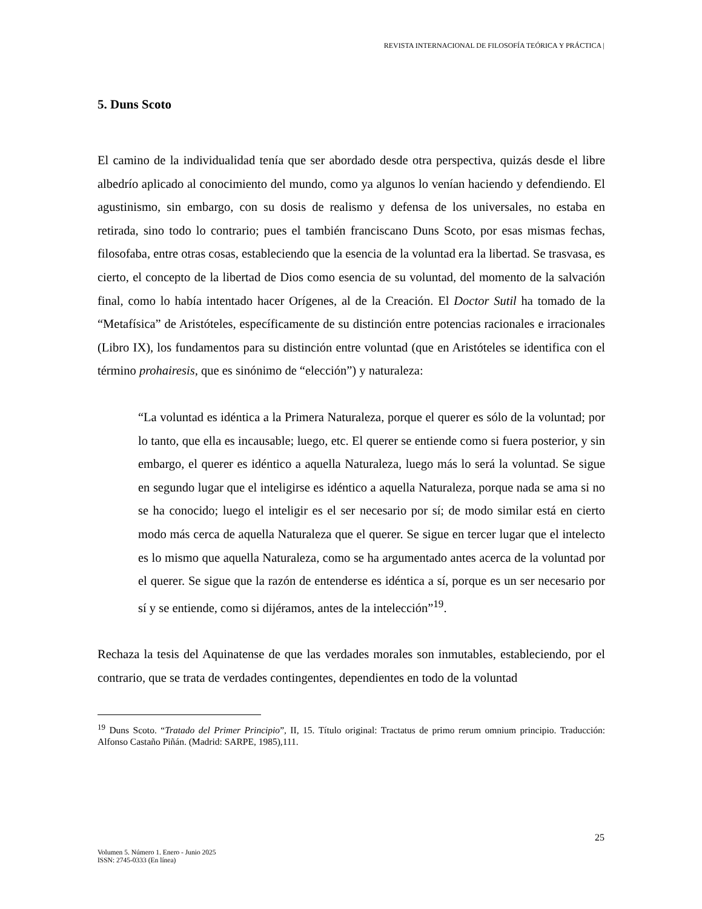REVISTA INTERNACIONAL DE FILOSOFÍA TEÓRICA Y PRÁCTICA |
5. Duns Scoto
El camino de la individualidad tenía que ser abordado desde otra perspectiva, quizás desde el libre albedrío aplicado al conocimiento del mundo, como ya algunos lo venían haciendo y defendiendo. El agustinismo, sin embargo, con su dosis de realismo y defensa de los universales, no estaba en retirada, sino todo lo contrario; pues el también franciscano Duns Scoto, por esas mismas fechas, filosofaba, entre otras cosas, estableciendo que la esencia de la voluntad era la libertad. Se trasvasa, es cierto, el concepto de la libertad de Dios como esencia de su voluntad, del momento de la salvación final, como lo había intentado hacer Orígenes, al de la Creación. El Doctor Sutil ha tomado de la “Metafísica” de Aristóteles, específicamente de su distinción entre potencias racionales e irracionales (Libro IX), los fundamentos para su distinción entre voluntad (que en Aristóteles se identifica con el término prohairesis, que es sinónimo de “elección”) y naturaleza:
“La voluntad es idéntica a la Primera Naturaleza, porque el querer es sólo de la voluntad; por lo tanto, que ella es incausable; luego, etc. El querer se entiende como si fuera posterior, y sin embargo, el querer es idéntico a aquella Naturaleza, luego más lo será la voluntad. Se sigue en segundo lugar que el inteligirse es idéntico a aquella Naturaleza, porque nada se ama si no se ha conocido; luego el inteligir es el ser necesario por sí; de modo similar está en cierto modo más cerca de aquella Naturaleza que el querer. Se sigue en tercer lugar que el intelecto es lo mismo que aquella Naturaleza, como se ha argumentado antes acerca de la voluntad por el querer. Se sigue que la razón de entenderse es idéntica a sí, porque es un ser necesario por sí y se entiende, como si dijéramos, antes de la intelección”<sup>19</sup>.
Rechaza la tesis del Aquinatense de que las verdades morales son inmutables, estableciendo, por el contrario, que se trata de verdades contingentes, dependientes en todo de la voluntad
<sup>19</sup> Duns Scoto. “Tratado del Primer Principio”, II, 15. Título original: Tractatus de primo rerum omnium principio. Traducción: Alfonso Castaño Piñán. (Madrid: SARPE, 1985),111.
25
Volumen 5. Número 1. Enero - Junio 2025
ISSN: 2745-0333 (En línea)